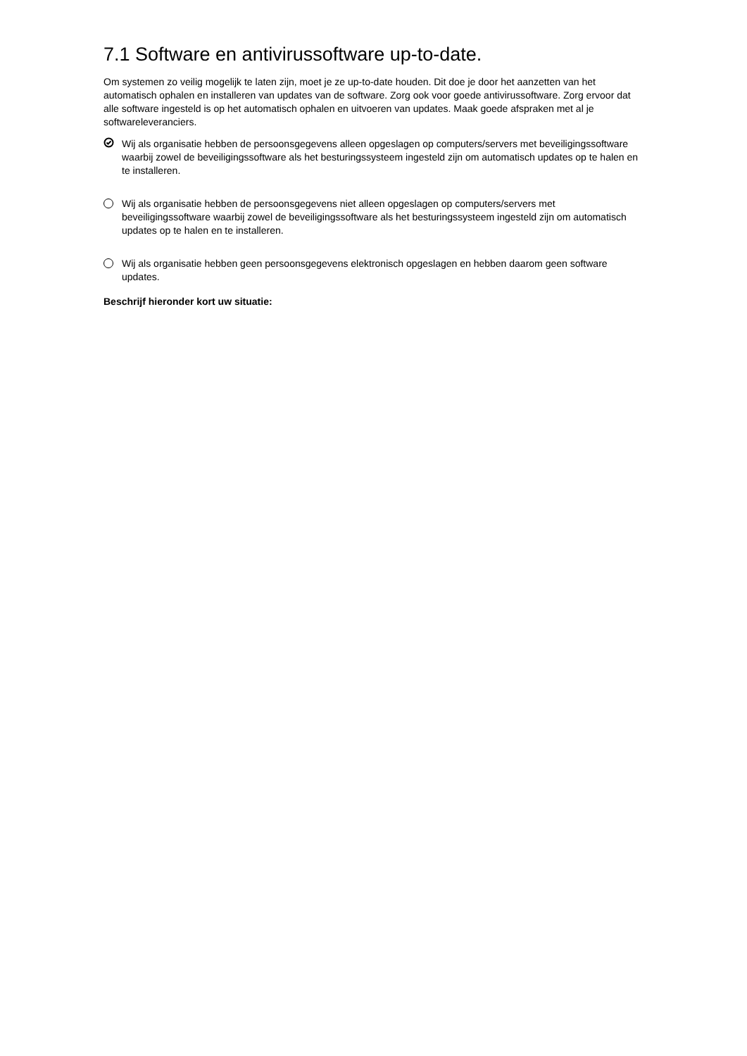7.1 Software en antivirussoftware up-to-date.
Om systemen zo veilig mogelijk te laten zijn, moet je ze up-to-date houden. Dit doe je door het aanzetten van het automatisch ophalen en installeren van updates van de software. Zorg ook voor goede antivirussoftware. Zorg ervoor dat alle software ingesteld is op het automatisch ophalen en uitvoeren van updates. Maak goede afspraken met al je softwareleveranciers.
Wij als organisatie hebben de persoonsgegevens alleen opgeslagen op computers/servers met beveiligingssoftware waarbij zowel de beveiligingssoftware als het besturingssysteem ingesteld zijn om automatisch updates op te halen en te installeren.
Wij als organisatie hebben de persoonsgegevens niet alleen opgeslagen op computers/servers met beveiligingssoftware waarbij zowel de beveiligingssoftware als het besturingssysteem ingesteld zijn om automatisch updates op te halen en te installeren.
Wij als organisatie hebben geen persoonsgegevens elektronisch opgeslagen en hebben daarom geen software updates.
Beschrijf hieronder kort uw situatie: